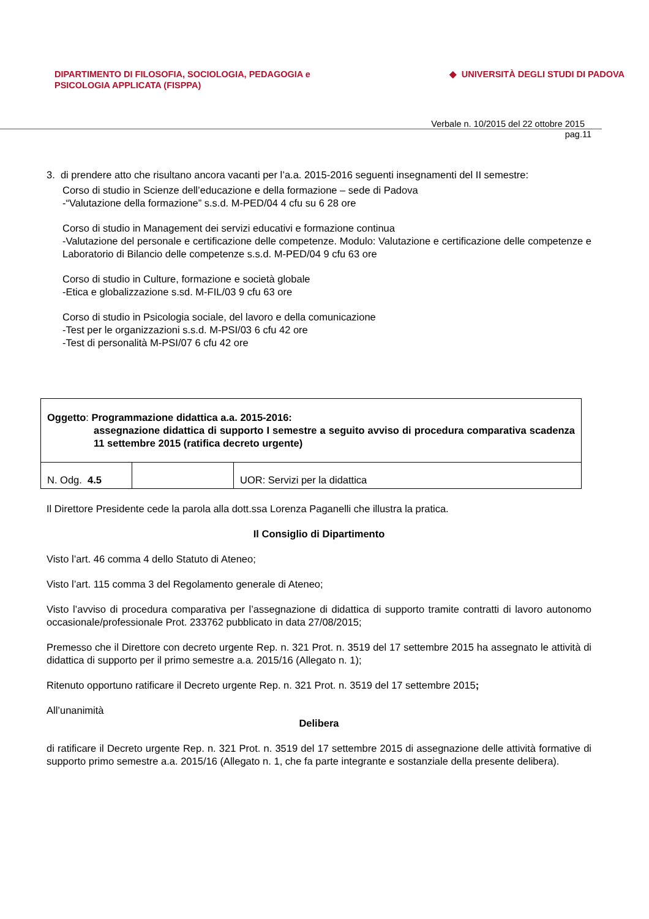DIPARTIMENTO DI FILOSOFIA, SOCIOLOGIA, PEDAGOGIA e
PSICOLOGIA APPLICATA (FISPPA)
◆ UNIVERSITÀ DEGLI STUDI DI PADOVA
Verbale n. 10/2015 del 22 ottobre 2015
pag.11
3. di prendere atto che risultano ancora vacanti per l’a.a. 2015-2016 seguenti insegnamenti del II semestre:
Corso di studio in Scienze dell’educazione e della formazione – sede di Padova
-“Valutazione della formazione” s.s.d. M-PED/04 4 cfu su 6 28 ore
Corso di studio in Management dei servizi educativi e formazione continua
-Valutazione del personale e certificazione delle competenze. Modulo: Valutazione e certificazione delle competenze e Laboratorio di Bilancio delle competenze s.s.d. M-PED/04 9 cfu 63 ore
Corso di studio in Culture, formazione e società globale
-Etica e globalizzazione s.sd. M-FIL/03 9 cfu 63 ore
Corso di studio in Psicologia sociale, del lavoro e della comunicazione
-Test per le organizzazioni s.s.d. M-PSI/03 6 cfu 42 ore
-Test di personalità M-PSI/07 6 cfu 42 ore
| Oggetto : Programmazione didattica a.a. 2015-2016: assegnazione didattica di supporto I semestre a seguito avviso di procedura comparativa scadenza 11 settembre 2015 (ratifica decreto urgente) | | |
| N. Odg. 4.5 | | UOR: Servizi per la didattica |
Il Direttore Presidente cede la parola alla dott.ssa Lorenza Paganelli che illustra la pratica.
Il Consiglio di Dipartimento
Visto l’art. 46 comma 4 dello Statuto di Ateneo;
Visto l’art. 115 comma 3 del Regolamento generale di Ateneo;
Visto l’avviso di procedura comparativa per l’assegnazione di didattica di supporto tramite contratti di lavoro autonomo occasionale/professionale Prot. 233762 pubblicato in data 27/08/2015;
Premesso che il Direttore con decreto urgente Rep. n. 321 Prot. n. 3519 del 17 settembre 2015 ha assegnato le attività di didattica di supporto per il primo semestre a.a. 2015/16 (Allegato n. 1);
Ritenuto opportuno ratificare il Decreto urgente Rep. n. 321 Prot. n. 3519 del 17 settembre 2015;
All’unanimità
Delibera
di ratificare il Decreto urgente Rep. n. 321 Prot. n. 3519 del 17 settembre 2015 di assegnazione delle attività formative di supporto primo semestre a.a. 2015/16 (Allegato n. 1, che fa parte integrante e sostanziale della presente delibera).